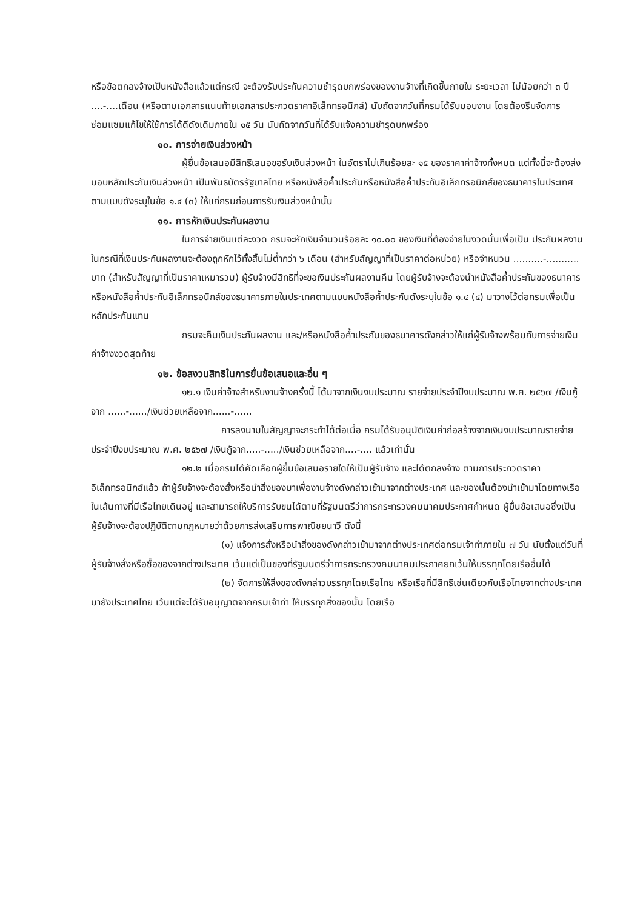หรือข้อตกลงจ้างเป็นหนังสือแล้วแต่กรณี จะต้องรับประกันความชำรุดบกพร่องของงานจ้างที่เกิดขึ้นภายใน ระยะเวลา ไม่น้อยกว่า ๓ ปี ....-....เดือน (หรือตามเอกสารแนบท้ายเอกสารประกวดราคาอิเล็กทรอนิกส์) นับถัดจากวันที่กรมได้รับมอบงาน โดยต้องรีบจัดการซ่อมแซมแก้ไขให้ใช้การได้ดีดังเดิมภายใน ๑๕ วัน นับถัดจากวันที่ได้รับแจ้งความชำรุดบกพร่อง
๑๐. การจ่ายเงินล่วงหน้า
ผู้ยื่นข้อเสนอมีสิทธิเสนอขอรับเงินล่วงหน้า ในอัตราไม่เกินร้อยละ ๑๕ ของราคาค่าจ้างทั้งหมด แต่ทั้งนี้จะต้องส่งมอบหลักประกันเงินล่วงหน้า เป็นพันธบัตรรัฐบาลไทย หรือหนังสือค้ำประกันหรือหนังสือค้ำประกันอิเล็กทรอนิกส์ของธนาคารในประเทศตามแบบดังระบุในข้อ ๑.๔ (๓) ให้แก่กรมก่อนการรับเงินล่วงหน้านั้น
๑๑. การหักเงินประกันผลงาน
ในการจ่ายเงินแต่ละงวด กรมจะหักเงินจำนวนร้อยละ ๑๐.๐๐ ของเงินที่ต้องจ่ายในงวดนั้นเพื่อเป็น ประกันผลงาน ในกรณีที่เงินประกันผลงานจะต้องถูกหักไว้ทั้งสิ้นไม่ต่ำกว่า ๖ เดือน (สำหรับสัญญาที่เป็นราคาต่อหน่วย) หรือจำหนวน ..........-........... บาท (สำหรับสัญญาที่เป็นราคาเหมารวม) ผู้รับจ้างมีสิทธิที่จะขอเงินประกันผลงานคืน โดยผู้รับจ้างจะต้องนำหนังสือค้ำประกันของธนาคาร หรือหนังสือค้ำประกันอิเล็กทรอนิกส์ของธนาคารภายในประเทศตามแบบหนังสือค้ำประกันดังระบุในข้อ ๑.๔ (๔) มาวางไว้ต่อกรมเพื่อเป็นหลักประกันแทน
กรมจะคืนเงินประกันผลงาน และ/หรือหนังสือค้ำประกันของธนาคารดังกล่าวให้แก่ผู้รับจ้างพร้อมกับการจ่ายเงินค่าจ้างงวดสุดท้าย
๑๒. ข้อสงวนสิทธิในการยื่นข้อเสนอและอื่น ๆ
๑๒.๑ เงินค่าจ้างสำหรับงานจ้างครั้งนี้ ได้มาจากเงินงบประมาณ รายจ่ายประจำปีงบประมาณ พ.ศ. ๒๕๖๗ /เงินกู้จาก ......-....../เงินช่วยเหลือจาก......-......
การลงนามในสัญญาจะกระทำได้ต่อเมื่อ กรมได้รับอนุมัติเงินค่าก่อสร้างจากเงินงบประมาณรายจ่ายประจำปีงบประมาณ พ.ศ. ๒๕๖๗ /เงินกู้จาก.....-...../เงินช่วยเหลือจาก....-.... แล้วเท่านั้น
๑๒.๒ เมื่อกรมได้คัดเลือกผู้ยื่นข้อเสนอรายใดให้เป็นผู้รับจ้าง และได้ตกลงจ้าง ตามการประกวดราคาอิเล็กทรอนิกส์แล้ว ถ้าผู้รับจ้างจะต้องสั่งหรือนำสิ่งของมาเพื่องานจ้างดังกล่าวเข้ามาจากต่างประเทศ และของนั้นต้องนำเข้ามาโดยทางเรือในเส้นทางที่มีเรือไทยเดินอยู่ และสามารถให้บริการรับขนได้ตามที่รัฐมนตรีว่าการกระทรวงคมนาคมประกาศกำหนด ผู้ยื่นข้อเสนอซึ่งเป็นผู้รับจ้างจะต้องปฏิบัติตามกฎหมายว่าด้วยการส่งเสริมการพาณิชยนาวี ดังนี้
(๑) แจ้งการสั่งหรือนำสิ่งของดังกล่าวเข้ามาจากต่างประเทศต่อกรมเจ้าท่าภายใน ๗ วัน นับตั้งแต่วันที่ผู้รับจ้างสั่งหรือซื้อของจากต่างประเทศ เว้นแต่เป็นของที่รัฐมนตรีว่าการกระทรวงคมนาคมประกาศยกเว้นให้บรรทุกโดยเรืออื่นได้
(๒) จัดการให้สิ่งของดังกล่าวบรรทุกโดยเรือไทย หรือเรือที่มีสิทธิเช่นเดียวกับเรือไทยจากต่างประเทศมายังประเทศไทย เว้นแต่จะได้รับอนุญาตจากกรมเจ้าท่า ให้บรรทุกสิ่งของนั้น โดยเรือ